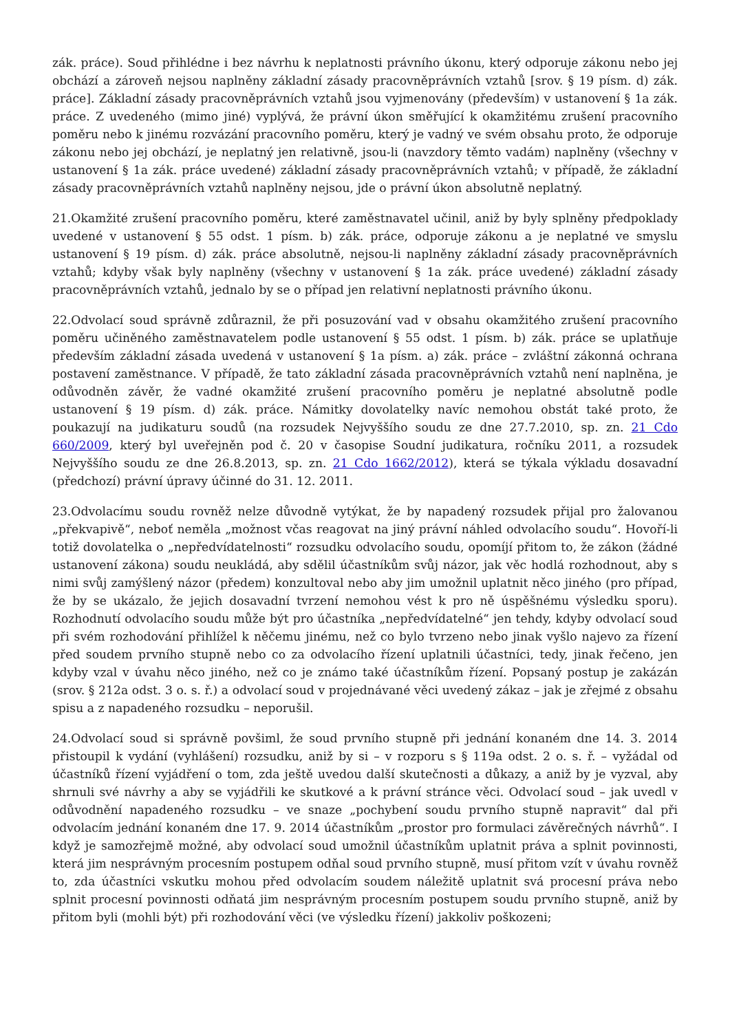zák. práce). Soud přihlédne i bez návrhu k neplatnosti právního úkonu, který odporuje zákonu nebo jej obchází a zároveň nejsou naplněny základní zásady pracovněprávních vztahů [srov. § 19 písm. d) zák. práce]. Základní zásady pracovněprávních vztahů jsou vyjmenovány (především) v ustanovení § 1a zák. práce. Z uvedeného (mimo jiné) vyplývá, že právní úkon směřující k okamžitému zrušení pracovního poměru nebo k jinému rozvázání pracovního poměru, který je vadný ve svém obsahu proto, že odporuje zákonu nebo jej obchází, je neplatný jen relativně, jsou-li (navzdory těmto vadám) naplněny (všechny v ustanovení § 1a zák. práce uvedené) základní zásady pracovněprávních vztahů; v případě, že základní zásady pracovněprávních vztahů naplněny nejsou, jde o právní úkon absolutně neplatný.
21.Okamžité zrušení pracovního poměru, které zaměstnavatel učinil, aniž by byly splněny předpoklady uvedené v ustanovení § 55 odst. 1 písm. b) zák. práce, odporuje zákonu a je neplatné ve smyslu ustanovení § 19 písm. d) zák. práce absolutně, nejsou-li naplněny základní zásady pracovněprávních vztahů; kdyby však byly naplněny (všechny v ustanovení § 1a zák. práce uvedené) základní zásady pracovněprávních vztahů, jednalo by se o případ jen relativní neplatnosti právního úkonu.
22.Odvolací soud správně zdůraznil, že při posuzování vad v obsahu okamžitého zrušení pracovního poměru učiněného zaměstnavatelem podle ustanovení § 55 odst. 1 písm. b) zák. práce se uplatňuje především základní zásada uvedená v ustanovení § 1a písm. a) zák. práce – zvláštní zákonná ochrana postavení zaměstnance. V případě, že tato základní zásada pracovněprávních vztahů není naplněna, je odůvodněn závěr, že vadné okamžité zrušení pracovního poměru je neplatné absolutně podle ustanovení § 19 písm. d) zák. práce. Námitky dovolatelky navíc nemohou obstát také proto, že poukazují na judikaturu soudů (na rozsudek Nejvyššího soudu ze dne 27.7.2010, sp. zn. 21 Cdo 660/2009, který byl uveřejněn pod č. 20 v časopise Soudní judikatura, ročníku 2011, a rozsudek Nejvyššího soudu ze dne 26.8.2013, sp. zn. 21 Cdo 1662/2012), která se týkala výkladu dosavadní (předchozí) právní úpravy účinné do 31. 12. 2011.
23.Odvolacímu soudu rovněž nelze důvodně vytýkat, že by napadený rozsudek přijal pro žalovanou „překvapivě“, neboť neměla „možnost včas reagovat na jiný právní náhled odvolacího soudu“. Hovoří-li totiž dovolatelka o „nepředvídatelnosti“ rozsudku odvolacího soudu, opomíjí přitom to, že zákon (žádné ustanovení zákona) soudu neukládá, aby sdělil účastníkům svůj názor, jak věc hodlá rozhodnout, aby s nimi svůj zamýšlený názor (předem) konzultoval nebo aby jim umožnil uplatnit něco jiného (pro případ, že by se ukázalo, že jejich dosavadní tvrzení nemohou vést k pro ně úspěšnému výsledku sporu). Rozhodnutí odvolacího soudu může být pro účastníka „nepředvídatelné“ jen tehdy, kdyby odvolací soud při svém rozhodování přihlížel k něčemu jinému, než co bylo tvrzeno nebo jinak vyšlo najevo za řízení před soudem prvního stupně nebo co za odvolacího řízení uplatnili účastníci, tedy, jinak řečeno, jen kdyby vzal v úvahu něco jiného, než co je známo také účastníkům řízení. Popsaný postup je zakázán (srov. § 212a odst. 3 o. s. ř.) a odvolací soud v projednávané věci uvedený zákaz – jak je zřejmé z obsahu spisu a z napadeného rozsudku – neporušil.
24.Odvolací soud si správně povšiml, že soud prvního stupně při jednání konaném dne 14. 3. 2014 přistoupil k vydání (vyhlášení) rozsudku, aniž by si – v rozporu s § 119a odst. 2 o. s. ř. – vyžádal od účastníků řízení vyjádření o tom, zda ještě uvedou další skutečnosti a důkazy, a aniž by je vyzval, aby shrnuli své návrhy a aby se vyjádřili ke skutkové a k právní stránce věci. Odvolací soud – jak uvedl v odůvodnění napadeného rozsudku – ve snaze „pochybení soudu prvního stupně napravit“ dal při odvolacím jednání konaném dne 17. 9. 2014 účastníkům „prostor pro formulaci závěrečných návrhů“. I když je samozřejmě možné, aby odvolací soud umožnil účastníkům uplatnit práva a splnit povinnosti, která jim nesprávným procesním postupem odňal soud prvního stupně, musí přitom vzít v úvahu rovněž to, zda účastníci vskutku mohou před odvolacím soudem náležitě uplatnit svá procesní práva nebo splnit procesní povinnosti odňatá jim nesprávným procesním postupem soudu prvního stupně, aniž by přitom byli (mohli být) při rozhodování věci (ve výsledku řízení) jakkoliv poškozeni;